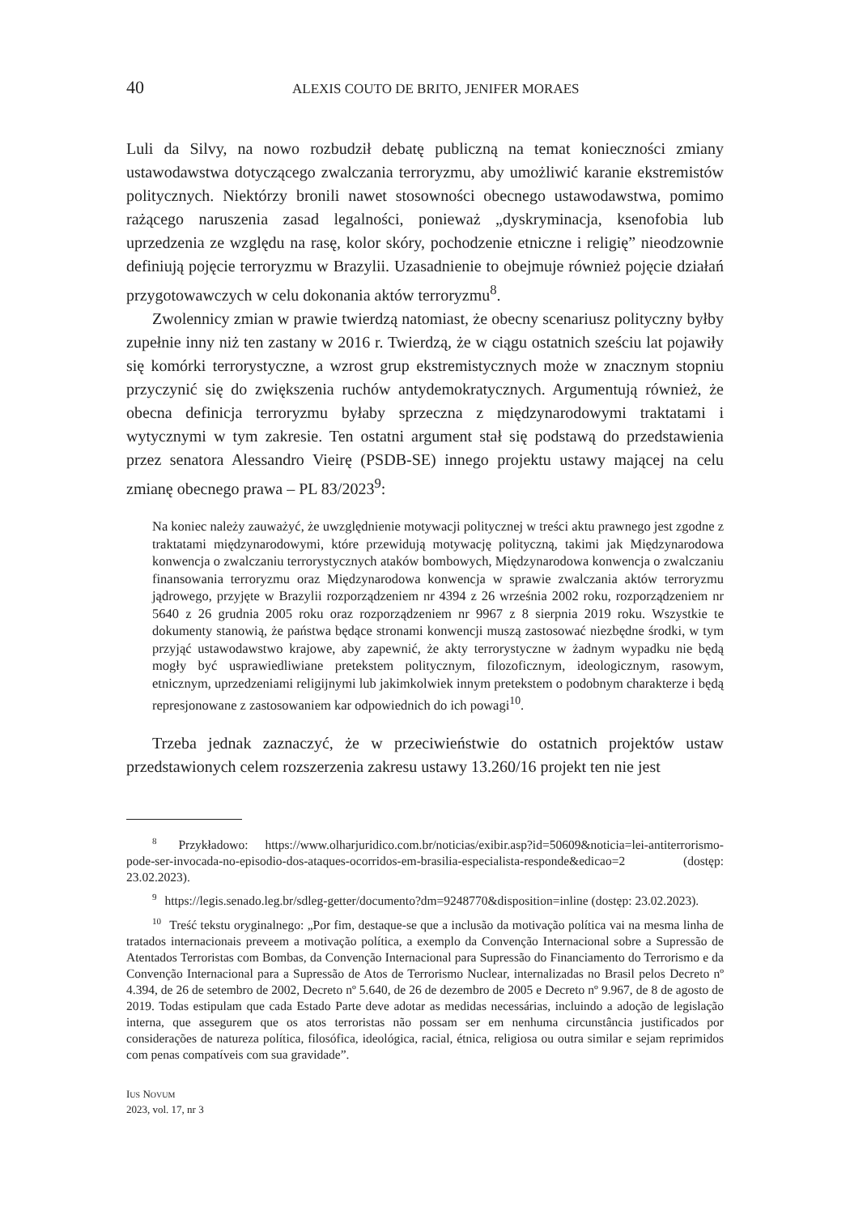40 ALEXIS COUTO DE BRITO, JENIFER MORAES
Luli da Silvy, na nowo rozbudził debatę publiczną na temat konieczności zmiany ustawodawstwa dotyczącego zwalczania terroryzmu, aby umożliwić karanie ekstremistów politycznych. Niektórzy bronili nawet stosowności obecnego ustawodawstwa, pomimo rażącego naruszenia zasad legalności, ponieważ „dyskryminacja, ksenofobia lub uprzedzenia ze względu na rasę, kolor skóry, pochodzenie etniczne i religię” nieodzownie definiują pojęcie terroryzmu w Brazylii. Uzasadnienie to obejmuje również pojęcie działań przygotowawczych w celu dokonania aktów terroryzmu<sup>8</sup>.
Zwolennicy zmian w prawie twierdzą natomiast, że obecny scenariusz polityczny byłby zupełnie inny niż ten zastany w 2016 r. Twierdzą, że w ciągu ostatnich sześciu lat pojawiły się komórki terrorystyczne, a wzrost grup ekstremistycznych może w znacznym stopniu przyczynić się do zwiększenia ruchów antydemokratycznych. Argumentują również, że obecna definicja terroryzmu byłaby sprzeczna z międzynarodowymi traktatami i wytycznymi w tym zakresie. Ten ostatni argument stał się podstawą do przedstawienia przez senatora Alessandro Vieirę (PSDB-SE) innego projektu ustawy mającej na celu zmianę obecnego prawa – PL 83/2023<sup>9</sup>:
Na koniec należy zauważyć, że uwzględnienie motywacji politycznej w treści aktu prawnego jest zgodne z traktatami międzynarodowymi, które przewidują motywację polityczną, takimi jak Międzynarodowa konwencja o zwalczaniu terrorystycznych ataków bombowych, Międzynarodowa konwencja o zwalczaniu finansowania terroryzmu oraz Międzynarodowa konwencja w sprawie zwalczania aktów terroryzmu jądrowego, przyjęte w Brazylii rozporządzeniem nr 4394 z 26 września 2002 roku, rozporządzeniem nr 5640 z 26 grudnia 2005 roku oraz rozporządzeniem nr 9967 z 8 sierpnia 2019 roku. Wszystkie te dokumenty stanowią, że państwa będące stronami konwencji muszą zastosować niezbędne środki, w tym przyjąć ustawodawstwo krajowe, aby zapewnić, że akty terrorystyczne w żadnym wypadku nie będą mogły być usprawiedliwiane pretekstem politycznym, filozoficznym, ideologicznym, rasowym, etnicznym, uprzedzeniami religijnymi lub jakimkolwiek innym pretekstem o podobnym charakterze i będą represjonowane z zastosowaniem kar odpowiednich do ich powagi<sup>10</sup>.
Trzeba jednak zaznaczyć, że w przeciwieństwie do ostatnich projektów ustaw przedstawionych celem rozszerzenia zakresu ustawy 13.260/16 projekt ten nie jest
<sup>8</sup> Przykładowo: https://www.olharjuridico.com.br/noticias/exibir.asp?id=50609&noticia=lei-antiterrorismo-pode-ser-invocada-no-episodio-dos-ataques-ocorridos-em-brasilia-especialista-responde&edicao=2 (dostęp: 23.02.2023).
<sup>9</sup> https://legis.senado.leg.br/sdleg-getter/documento?dm=9248770&disposition=inline (dostęp: 23.02.2023).
<sup>10</sup> Treść tekstu oryginalnego: „Por fim, destaque-se que a inclusão da motivação política vai na mesma linha de tratados internacionais preveem a motivação política, a exemplo da Convenção Internacional sobre a Supressão de Atentados Terroristas com Bombas, da Convenção Internacional para Supressão do Financiamento do Terrorismo e da Convenção Internacional para a Supressão de Atos de Terrorismo Nuclear, internalizadas no Brasil pelos Decreto nº 4.394, de 26 de setembro de 2002, Decreto nº 5.640, de 26 de dezembro de 2005 e Decreto nº 9.967, de 8 de agosto de 2019. Todas estipulam que cada Estado Parte deve adotar as medidas necessárias, incluindo a adoção de legislação interna, que assegurem que os atos terroristas não possam ser em nenhuma circunstância justificados por considerações de natureza política, filosófica, ideológica, racial, étnica, religiosa ou outra similar e sejam reprimidos com penas compatíveis com sua gravidade”.
IUS NOVUM
2023, vol. 17, nr 3